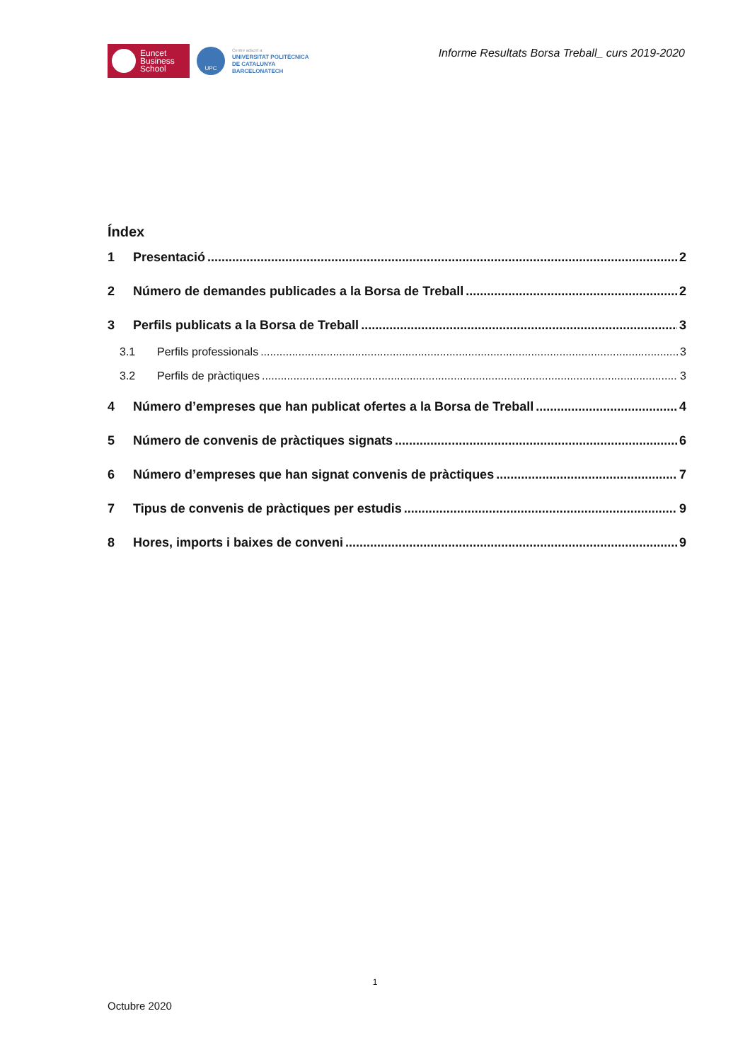Euncet
Business
School
UPC
Centre adscrit a:
UNIVERSITAT POLITÈCNICA
DE CATALUNYA
BARCELONATECH
Informe Resultats Borsa Treball_ curs 2019-2020
Índex
1 Presentació 2
2 Número de demandes publicades a la Borsa de Treball 2
3 Perfils publicats a la Borsa de Treball 3
3.1 Perfils professionals 3
3.2 Perfils de pràctiques 3
4 Número d’empreses que han publicat ofertes a la Borsa de Treball 4
5 Número de convenis de pràctiques signats 6
6 Número d’empreses que han signat convenis de pràctiques 7
7 Tipus de convenis de pràctiques per estudis 9
8 Hores, imports i baixes de conveni 9
1
Octubre 2020